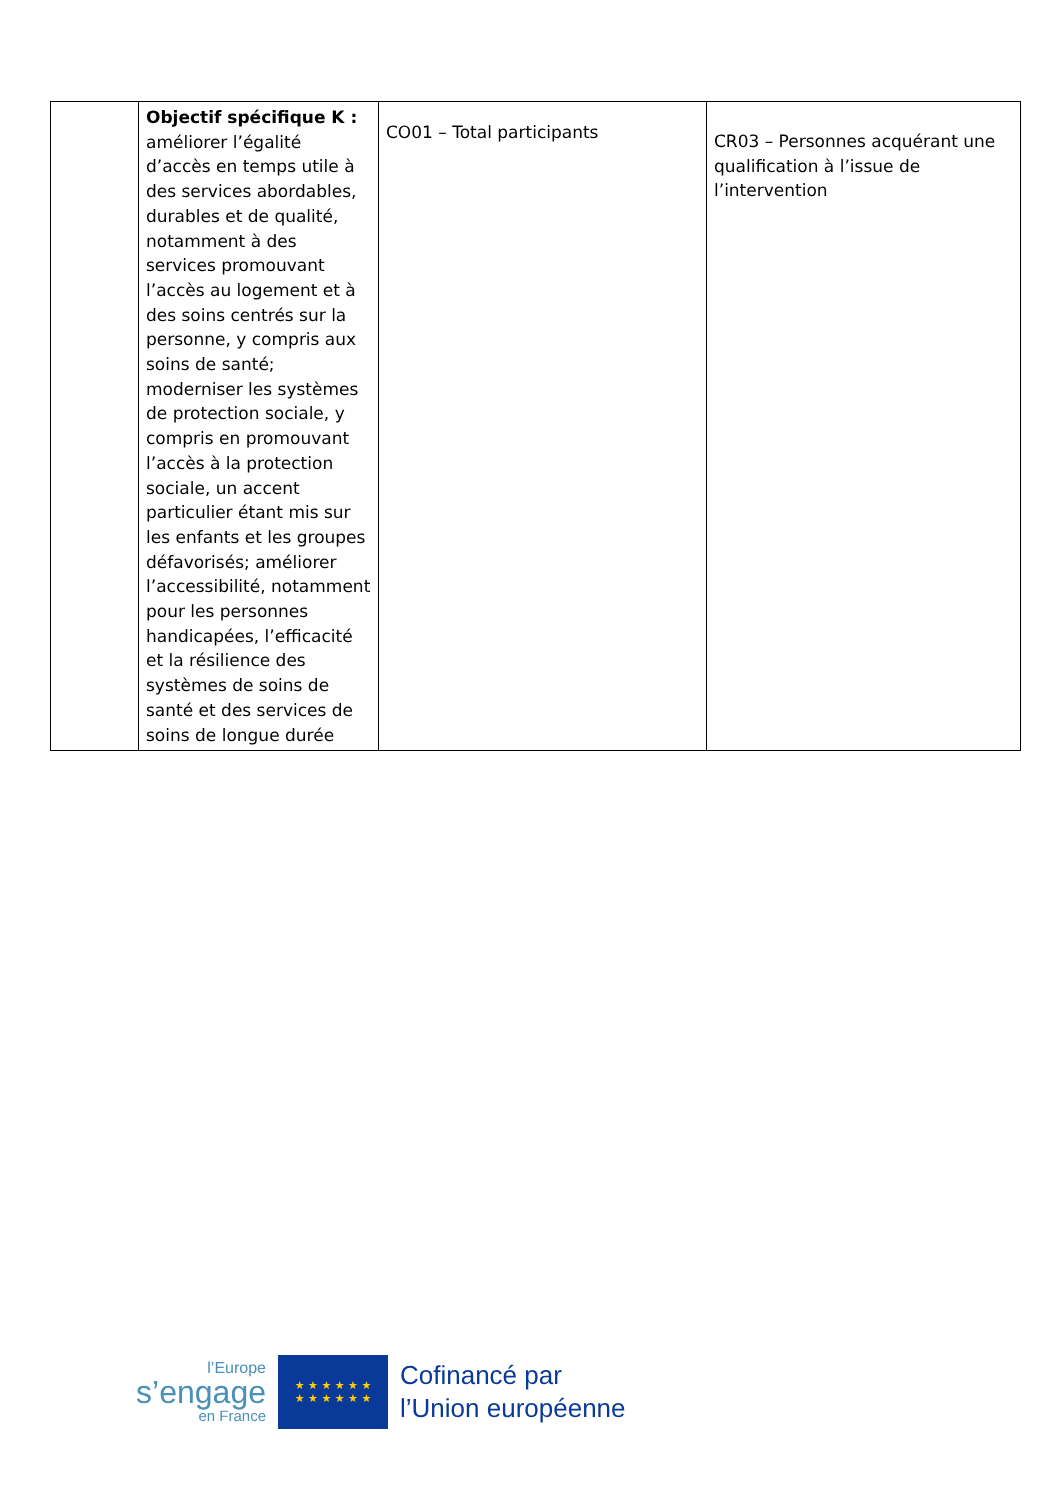| | Objectif spécifique K : améliorer l’égalité d’accès en temps utile à des services abordables, durables et de qualité, notamment à des services promouvant l’accès au logement et à des soins centrés sur la personne, y compris aux soins de santé; moderniser les systèmes de protection sociale, y compris en promouvant l’accès à la protection sociale, un accent particulier étant mis sur les enfants et les groupes défavorisés; améliorer l’accessibilité, notamment pour les personnes handicapées, l’efficacité et la résilience des systèmes de soins de santé et des services de soins de longue durée | CO01 – Total participants | CR03 – Personnes acquérant une qualification à l’issue de l’intervention |
l’Europe
s’engage
en France
★ ★ ★ ★ ★ ★
★ ★ ★ ★ ★ ★
Cofinancé par
l’Union européenne